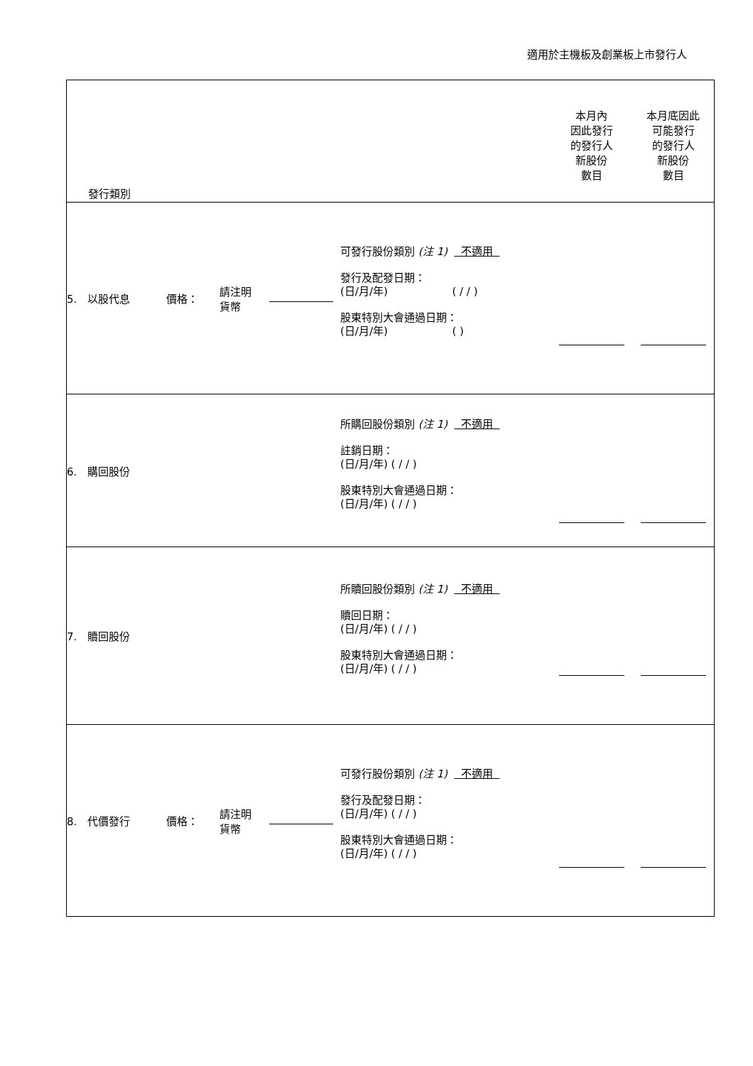適用於主機板及創業板上市發行人
| 發行類別 | | | | | 本月內 因此發行 的發行人 新股份 數目 | 本月底因此 可能發行 的發行人 新股份 數目 |
| 5. 以股代息 | 價格： | 請注明 貨幣 | | 可發行股份類別 (注 1) 不適用 發行及配發日期： (日/月/年) ( / / ) 股東特別大會通過日期： (日/月/年) ( ) | | |
| 6. 購回股份 | | | | 所購回股份類別 (注 1) 不適用 註銷日期： (日/月/年) ( / / ) 股東特別大會通過日期： (日/月/年) ( / / ) | | |
| 7. 贖回股份 | | | | 所贖回股份類別 (注 1) 不適用 贖回日期： (日/月/年) ( / / ) 股東特別大會通過日期： (日/月/年) ( / / ) | | |
| 8. 代價發行 | 價格： | 請注明 貨幣 | | 可發行股份類別 (注 1) 不適用 發行及配發日期： (日/月/年) ( / / ) 股東特別大會通過日期： (日/月/年) ( / / ) | | |